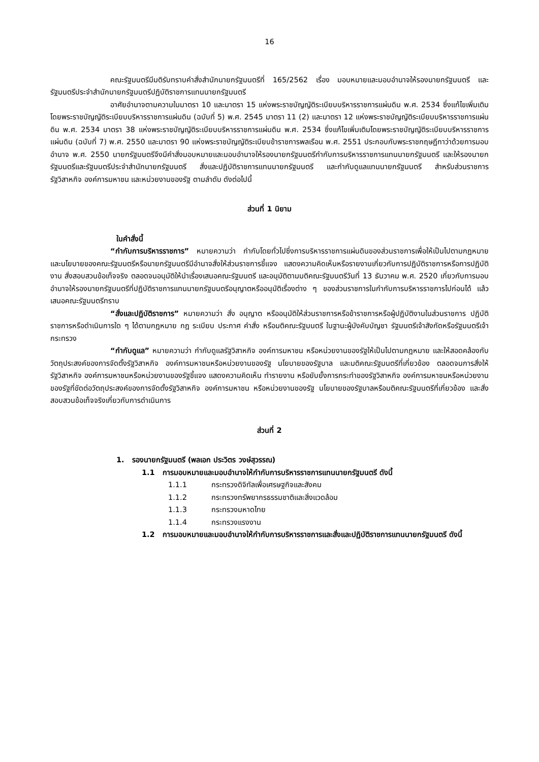16
คณะรัฐมนตรีมีมติรับทราบคำสั่งสำนักนายกรัฐมนตรีที่ 165/2562 เรื่อง มอบหมายและมอบอำนาจให้รองนายกรัฐมนตรี และรัฐมนตรีประจำสำนักนายกรัฐมนตรีปฏิบัติราชการแทนนายกรัฐมนตรี
อาศัยอำนาจตามความในมาตรา 10 และมาตรา 15 แห่งพระราชบัญญัติระเบียบบริหารราชการแผ่นดิน พ.ศ. 2534 ซึ่งแก้ไขเพิ่มเติมโดยพระราชบัญญัติระเบียบบริหารราชการแผ่นดิน (ฉบับที่ 5) พ.ศ. 2545 มาตรา 11 (2) และมาตรา 12 แห่งพระราชบัญญัติระเบียบบริหารราชการแผ่นดิน พ.ศ. 2534 มาตรา 38 แห่งพระราชบัญญัติระเบียบบริหารราชการแผ่นดิน พ.ศ. 2534 ซึ่งแก้ไขเพิ่มเติมโดยพระราชบัญญัติระเบียบบริหารราชการแผ่นดิน (ฉบับที่ 7) พ.ศ. 2550 และมาตรา 90 แห่งพระราชบัญญัติระเบียบข้าราชการพลเรือน พ.ศ. 2551 ประกอบกับพระราชกฤษฎีกาว่าด้วยการมอบอำนาจ พ.ศ. 2550 นายกรัฐมนตรีจึงมีคำสั่งมอบหมายและมอบอำนาจให้รองนายกรัฐมนตรีกำกับการบริหารราชการแทนนายกรัฐมนตรี และให้รองนายกรัฐมนตรีและรัฐมนตรีประจำสำนักนายกรัฐมนตรี สั่งและปฏิบัติราชการแทนนายกรัฐมนตรี และกำกับดูแลแทนนายกรัฐมนตรี สำหรับส่วนราชการ รัฐวิสาหกิจ องค์การมหาชน และหน่วยงานของรัฐ ตามลำดับ ดังต่อไปนี้
ส่วนที่ 1 นิยาม
ในคำสั่งนี้
“กำกับการบริหารราชการ” หมายความว่า กำกับโดยทั่วไปซึ่งการบริหารราชการแผ่นดินของส่วนราชการเพื่อให้เป็นไปตามกฎหมายและนโยบายของคณะรัฐมนตรีหรือนายกรัฐมนตรีมีอำนาจสั่งให้ส่วนราชการชี้แจง แสดงความคิดเห็นหรือรายงานเกี่ยวกับการปฏิบัติราชการหรือการปฏิบัติงาน สั่งสอบสวนข้อเท็จจริง ตลอดจนอนุมัติให้นำเรื่องเสนอคณะรัฐมนตรี และอนุมัติตามมติคณะรัฐมนตรีวันที่ 13 ธันวาคม พ.ศ. 2520 เกี่ยวกับการมอบอำนาจให้รองนายกรัฐมนตรีที่ปฏิบัติราชการแทนนายกรัฐมนตรีอนุญาตหรืออนุมัติเรื่องต่าง ๆ ของส่วนราชการในกำกับการบริหารราชการไปก่อนได้ แล้วเสนอคณะรัฐมนตรีทราบ
“สั่งและปฏิบัติราชการ” หมายความว่า สั่ง อนุญาต หรืออนุมัติให้ส่วนราชการหรือข้าราชการหรือผู้ปฏิบัติงานในส่วนราชการ ปฏิบัติราชการหรือดำเนินการใด ๆ ได้ตามกฎหมาย กฎ ระเบียบ ประกาศ คำสั่ง หรือมติคณะรัฐมนตรี ในฐานะผู้บังคับบัญชา รัฐมนตรีเจ้าสังกัดหรือรัฐมนตรีเจ้ากระทรวง
“กำกับดูแล” หมายความว่า กำกับดูแลรัฐวิสาหกิจ องค์การมหาชน หรือหน่วยงานของรัฐให้เป็นไปตามกฎหมาย และให้สอดคล้องกับวัตถุประสงค์ของการจัดตั้งรัฐวิสาหกิจ องค์การมหาชนหรือหน่วยงานของรัฐ นโยบายของรัฐบาล และมติคณะรัฐมนตรีที่เกี่ยวข้อง ตลอดจนการสั่งให้รัฐวิสาหกิจ องค์การมหาชนหรือหน่วยงานของรัฐชี้แจง แสดงความคิดเห็น ทำรายงาน หรือยับยั้งการกระทำของรัฐวิสาหกิจ องค์การมหาชนหรือหน่วยงานของรัฐที่ขัดต่อวัตถุประสงค์ของการจัดตั้งรัฐวิสาหกิจ องค์การมหาชน หรือหน่วยงานของรัฐ นโยบายของรัฐบาลหรือมติคณะรัฐมนตรีที่เกี่ยวข้อง และสั่งสอบสวนข้อเท็จจริงเกี่ยวกับการดำเนินการ
ส่วนที่ 2
1. รองนายกรัฐมนตรี (พลเอก ประวิตร วงษ์สุวรรณ)
1.1 การมอบหมายและมอบอำนาจให้กำกับการบริหารราชการแทนนายกรัฐมนตรี ดังนี้
1.1.1 กระทรวงดิจิทัลเพื่อเศรษฐกิจและสังคม
1.1.2 กระทรวงทรัพยากรธรรมชาติและสิ่งแวดล้อม
1.1.3 กระทรวงมหาดไทย
1.1.4 กระทรวงแรงงาน
1.2 การมอบหมายและมอบอำนาจให้กำกับการบริหารราชการและสั่งและปฏิบัติราชการแทนนายกรัฐมนตรี ดังนี้